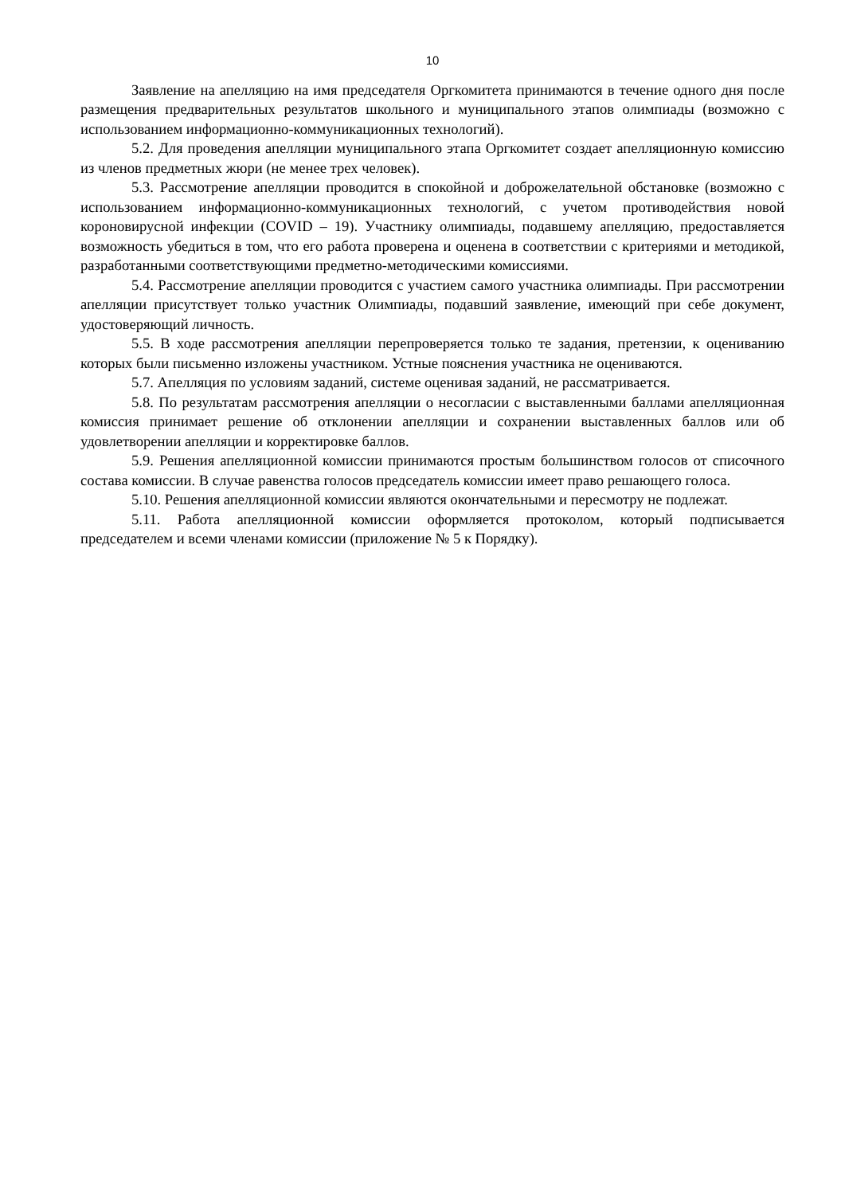10
Заявление на апелляцию на имя председателя Оргкомитета принимаются в течение одного дня после размещения предварительных результатов школьного и муниципального этапов олимпиады (возможно с использованием информационно-коммуникационных технологий).
5.2. Для проведения апелляции муниципального этапа Оргкомитет создает апелляционную комиссию из членов предметных жюри (не менее трех человек).
5.3. Рассмотрение апелляции проводится в спокойной и доброжелательной обстановке (возможно с использованием информационно-коммуникационных технологий, с учетом противодействия новой короновирусной инфекции (COVID – 19). Участнику олимпиады, подавшему апелляцию, предоставляется возможность убедиться в том, что его работа проверена и оценена в соответствии с критериями и методикой, разработанными соответствующими предметно-методическими комиссиями.
5.4. Рассмотрение апелляции проводится с участием самого участника олимпиады. При рассмотрении апелляции присутствует только участник Олимпиады, подавший заявление, имеющий при себе документ, удостоверяющий личность.
5.5. В ходе рассмотрения апелляции перепроверяется только те задания, претензии, к оцениванию которых были письменно изложены участником. Устные пояснения участника не оцениваются.
5.7. Апелляция по условиям заданий, системе оценивая заданий, не рассматривается.
5.8. По результатам рассмотрения апелляции о несогласии с выставленными баллами апелляционная комиссия принимает решение об отклонении апелляции и сохранении выставленных баллов или об удовлетворении апелляции и корректировке баллов.
5.9. Решения апелляционной комиссии принимаются простым большинством голосов от списочного состава комиссии. В случае равенства голосов председатель комиссии имеет право решающего голоса.
5.10. Решения апелляционной комиссии являются окончательными и пересмотру не подлежат.
5.11. Работа апелляционной комиссии оформляется протоколом, который подписывается председателем и всеми членами комиссии (приложение № 5 к Порядку).